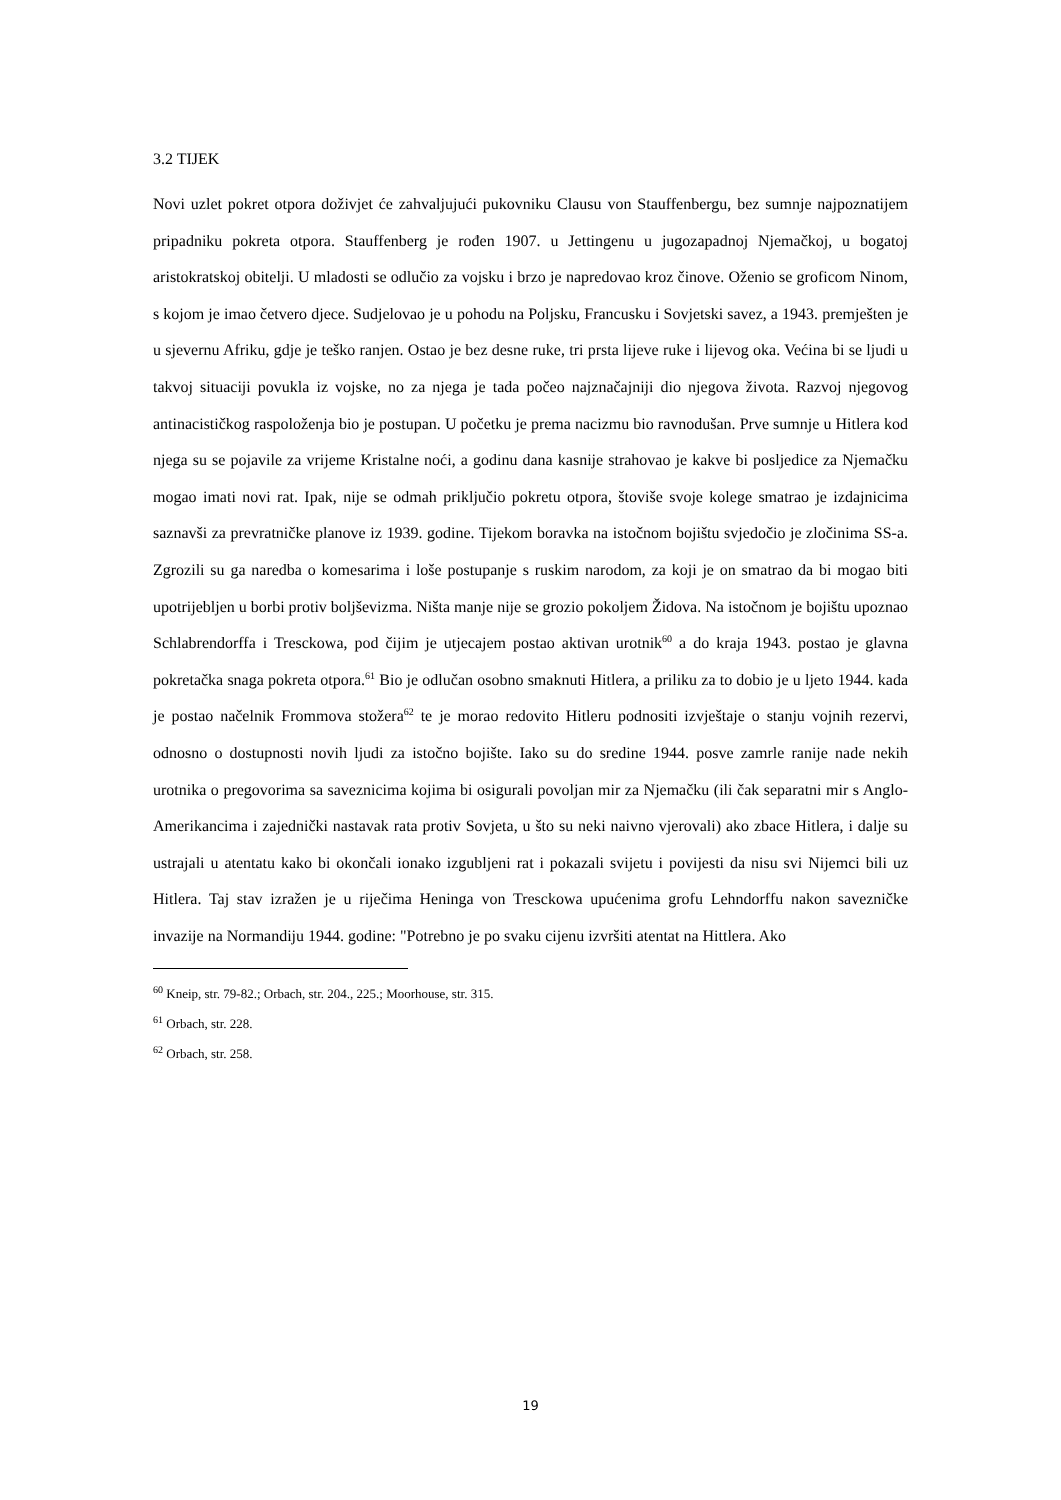3.2 TIJEK
Novi uzlet pokret otpora doživjet će zahvaljujući pukovniku Clausu von Stauffenbergu, bez sumnje najpoznatijem pripadniku pokreta otpora. Stauffenberg je rođen 1907. u Jettingenu u jugozapadnoj Njemačkoj, u bogatoj aristokratskoj obitelji. U mladosti se odlučio za vojsku i brzo je napredovao kroz činove. Oženio se groficom Ninom, s kojom je imao četvero djece. Sudjelovao je u pohodu na Poljsku, Francusku i Sovjetski savez, a 1943. premješten je u sjevernu Afriku, gdje je teško ranjen. Ostao je bez desne ruke, tri prsta lijeve ruke i lijevog oka. Većina bi se ljudi u takvoj situaciji povukla iz vojske, no za njega je tada počeo najznačajniji dio njegova života. Razvoj njegovog antinacističkog raspoloženja bio je postupan. U početku je prema nacizmu bio ravnodušan. Prve sumnje u Hitlera kod njega su se pojavile za vrijeme Kristalne noći, a godinu dana kasnije strahovao je kakve bi posljedice za Njemačku mogao imati novi rat. Ipak, nije se odmah priključio pokretu otpora, štoviše svoje kolege smatrao je izdajnicima saznavši za prevratničke planove iz 1939. godine. Tijekom boravka na istočnom bojištu svjedočio je zločinima SS-a. Zgrozili su ga naredba o komesarima i loše postupanje s ruskim narodom, za koji je on smatrao da bi mogao biti upotrijebljen u borbi protiv boljševizma. Ništa manje nije se grozio pokoljem Židova. Na istočnom je bojištu upoznao Schlabrendorffa i Tresckowa, pod čijim je utjecajem postao aktivan urotnik<sup>60</sup> a do kraja 1943. postao je glavna pokretačka snaga pokreta otpora.<sup>61</sup> Bio je odlučan osobno smaknuti Hitlera, a priliku za to dobio je u ljeto 1944. kada je postao načelnik Frommova stožera<sup>62</sup> te je morao redovito Hitleru podnositi izvještaje o stanju vojnih rezervi, odnosno o dostupnosti novih ljudi za istočno bojište. Iako su do sredine 1944. posve zamrle ranije nade nekih urotnika o pregovorima sa saveznicima kojima bi osigurali povoljan mir za Njemačku (ili čak separatni mir s Anglo-Amerikancima i zajednički nastavak rata protiv Sovjeta, u što su neki naivno vjerovali) ako zbace Hitlera, i dalje su ustrajali u atentatu kako bi okončali ionako izgubljeni rat i pokazali svijetu i povijesti da nisu svi Nijemci bili uz Hitlera. Taj stav izražen je u riječima Heninga von Tresckowa upućenima grofu Lehndorffu nakon savezničke invazije na Normandiju 1944. godine: "Potrebno je po svaku cijenu izvršiti atentat na Hittlera. Ako
<sup>60</sup> Kneip, str. 79-82.; Orbach, str. 204., 225.; Moorhouse, str. 315.
<sup>61</sup> Orbach, str. 228.
<sup>62</sup> Orbach, str. 258.
19